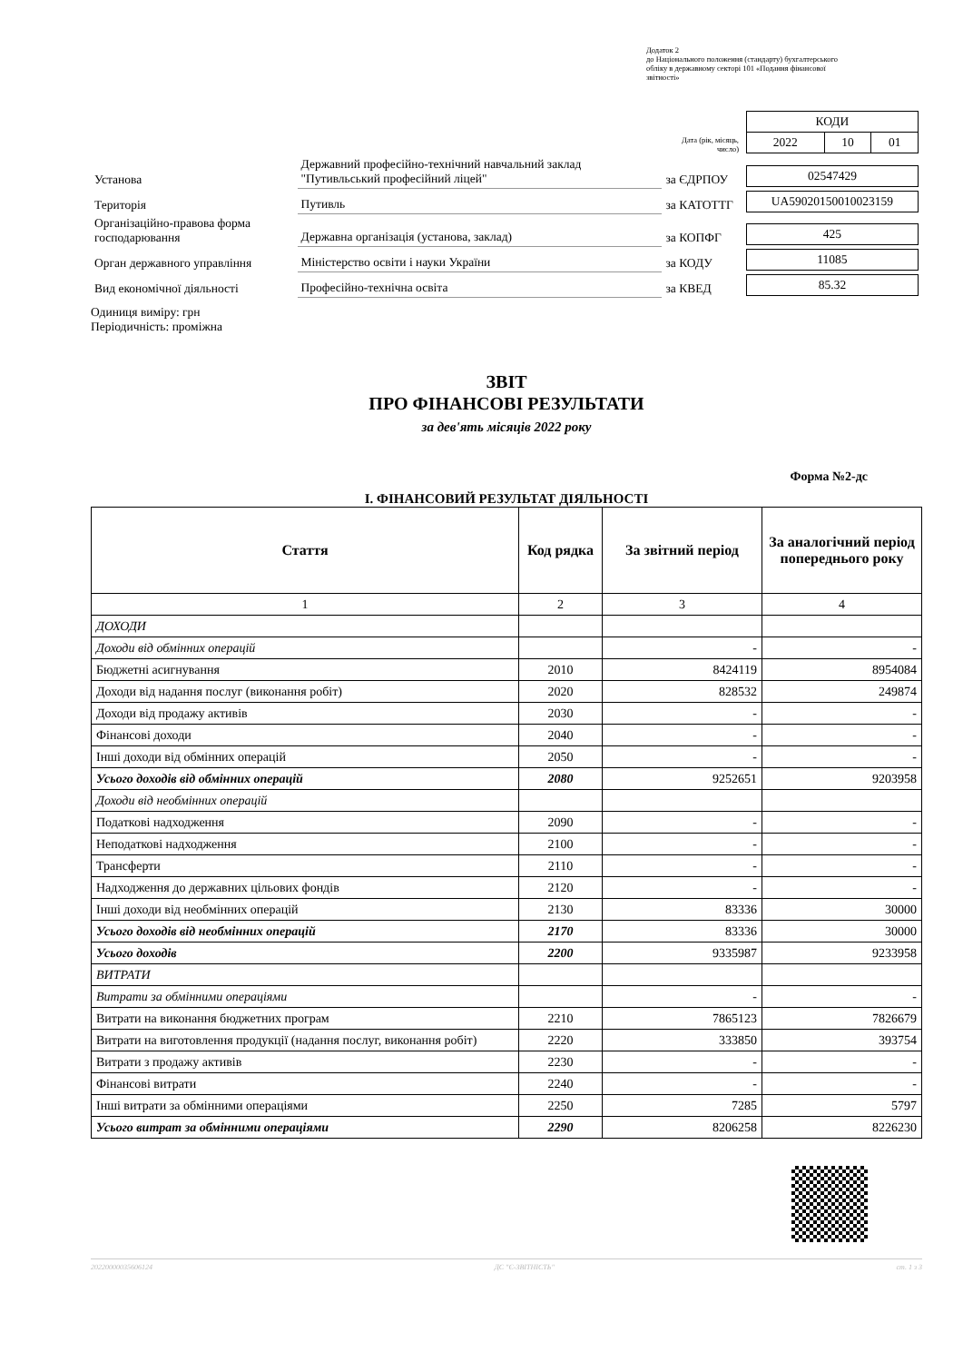Додаток 2
до Національного положення (стандарту) бухгалтерського
обліку в державному секторі 101 «Подання фінансової
звітності»
| | | Дата (рік, місяць, число) | / КОДИ / / / / 2022 / 10 / 01 / |
| Установа | Державний професійно-технічний навчальний заклад "Путивльський професійний ліцей" | за ЄДРПОУ | / 02547429 / |
| Територія | Путивль | за КАТОТТГ | / UA59020150010023159 / |
| Організаційно-правова форма господарювання | Державна організація (установа, заклад) | за КОПФГ | / 425 / |
| Орган державного управління | Міністерство освіти і науки України | за КОДУ | / 11085 / |
| Вид економічної діяльності | Професійно-технічна освіта | за КВЕД | / 85.32 / |
Одиниця виміру: грн
Періодичність: проміжна
ЗВІТ
ПРО ФІНАНСОВІ РЕЗУЛЬТАТИ
за дев'ять місяців 2022 року
Форма №2-дс
I. ФІНАНСОВИЙ РЕЗУЛЬТАТ ДІЯЛЬНОСТІ
| Стаття | Код рядка | За звітний період | За аналогічний період попереднього року |
| --- | --- | --- | --- |
| 1 | 2 | 3 | 4 |
| ДОХОДИ | | | |
| Доходи від обмінних операцій | | - | - |
| Бюджетні асигнування | 2010 | 8424119 | 8954084 |
| Доходи від надання послуг (виконання робіт) | 2020 | 828532 | 249874 |
| Доходи від продажу активів | 2030 | - | - |
| Фінансові доходи | 2040 | - | - |
| Інші доходи від обмінних операцій | 2050 | - | - |
| Усього доходів від обмінних операцій | 2080 | 9252651 | 9203958 |
| Доходи від необмінних операцій | | | |
| Податкові надходження | 2090 | - | - |
| Неподаткові надходження | 2100 | - | - |
| Трансферти | 2110 | - | - |
| Надходження до державних цільових фондів | 2120 | - | - |
| Інші доходи від необмінних операцій | 2130 | 83336 | 30000 |
| Усього доходів від необмінних операцій | 2170 | 83336 | 30000 |
| Усього доходів | 2200 | 9335987 | 9233958 |
| ВИТРАТИ | | | |
| Витрати за обмінними операціями | | - | - |
| Витрати на виконання бюджетних програм | 2210 | 7865123 | 7826679 |
| Витрати на виготовлення продукції (надання послуг, виконання робіт) | 2220 | 333850 | 393754 |
| Витрати з продажу активів | 2230 | - | - |
| Фінансові витрати | 2240 | - | - |
| Інші витрати за обмінними операціями | 2250 | 7285 | 5797 |
| Усього витрат за обмінними операціями | 2290 | 8206258 | 8226230 |
20220000035606124 ДС "Є-ЗВІТНІСТЬ" ст. 1 з 3